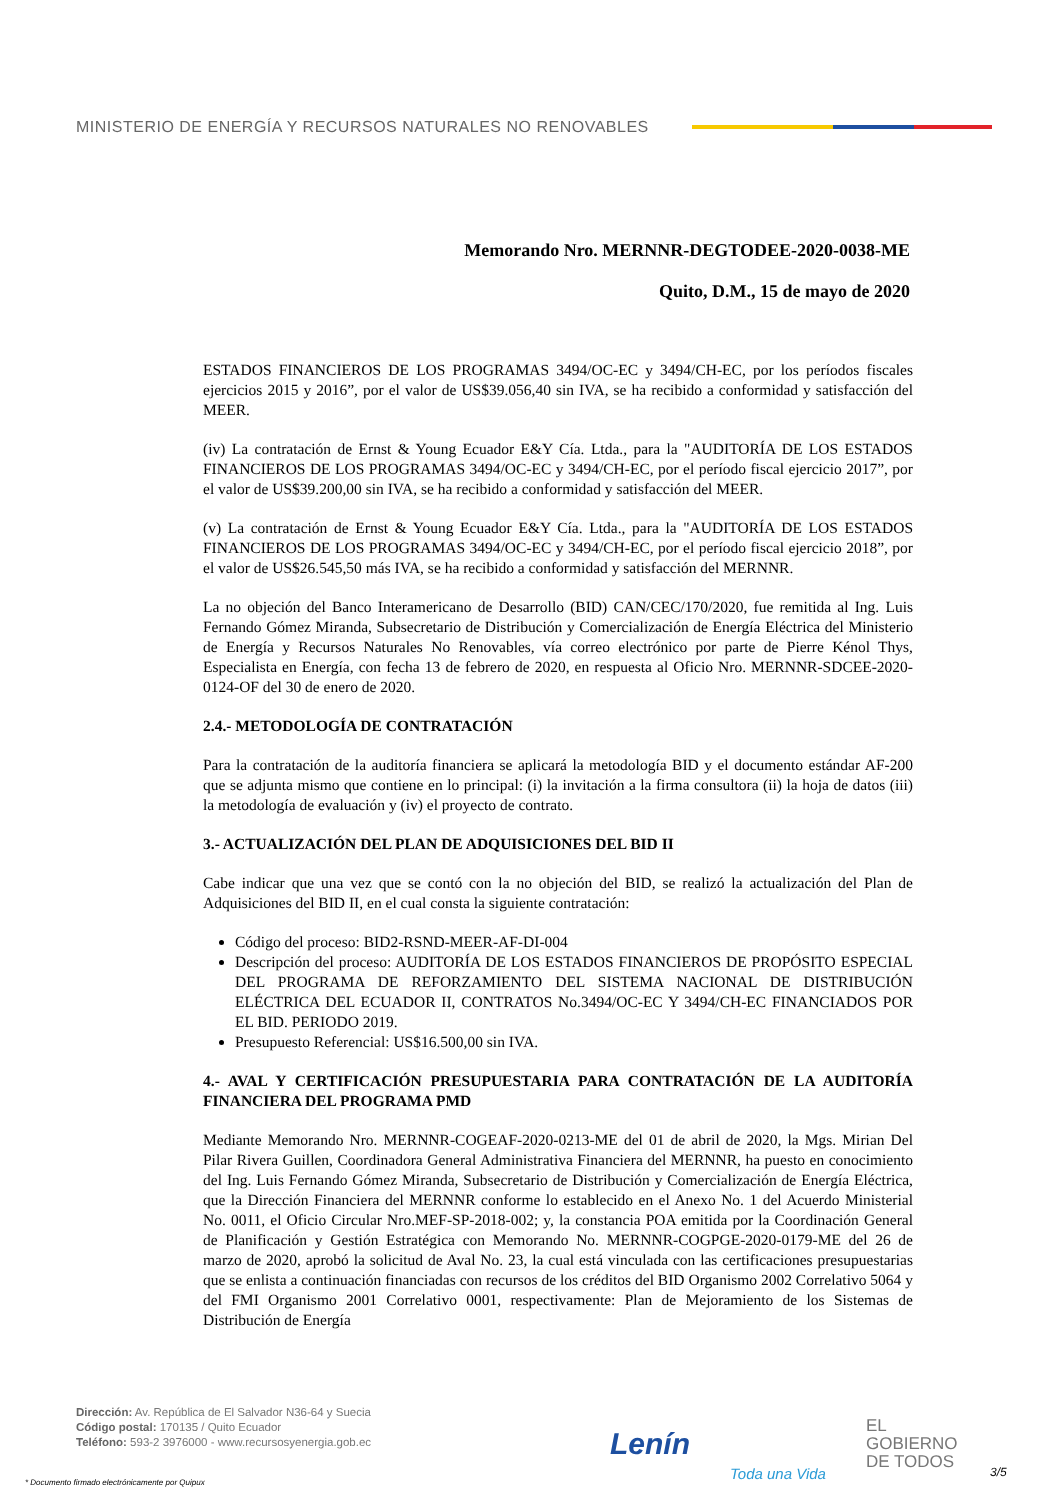MINISTERIO DE ENERGÍA Y RECURSOS NATURALES NO RENOVABLES
Memorando Nro. MERNNR-DEGTODEE-2020-0038-ME
Quito, D.M., 15 de mayo de 2020
ESTADOS FINANCIEROS DE LOS PROGRAMAS 3494/OC-EC y 3494/CH-EC, por los períodos fiscales ejercicios 2015 y 2016”, por el valor de US$39.056,40 sin IVA, se ha recibido a conformidad y satisfacción del MEER.
(iv) La contratación de Ernst & Young Ecuador E&Y Cía. Ltda., para la "AUDITORÍA DE LOS ESTADOS FINANCIEROS DE LOS PROGRAMAS 3494/OC-EC y 3494/CH-EC, por el período fiscal ejercicio 2017”, por el valor de US$39.200,00 sin IVA, se ha recibido a conformidad y satisfacción del MEER.
(v) La contratación de Ernst & Young Ecuador E&Y Cía. Ltda., para la "AUDITORÍA DE LOS ESTADOS FINANCIEROS DE LOS PROGRAMAS 3494/OC-EC y 3494/CH-EC, por el período fiscal ejercicio 2018”, por el valor de US$26.545,50 más IVA, se ha recibido a conformidad y satisfacción del MERNNR.
La no objeción del Banco Interamericano de Desarrollo (BID) CAN/CEC/170/2020, fue remitida al Ing. Luis Fernando Gómez Miranda, Subsecretario de Distribución y Comercialización de Energía Eléctrica del Ministerio de Energía y Recursos Naturales No Renovables, vía correo electrónico por parte de Pierre Kénol Thys, Especialista en Energía, con fecha 13 de febrero de 2020, en respuesta al Oficio Nro. MERNNR-SDCEE-2020-0124-OF del 30 de enero de 2020.
2.4.- METODOLOGÍA DE CONTRATACIÓN
Para la contratación de la auditoría financiera se aplicará la metodología BID y el documento estándar AF-200 que se adjunta mismo que contiene en lo principal: (i) la invitación a la firma consultora (ii) la hoja de datos (iii) la metodología de evaluación y (iv) el proyecto de contrato.
3.- ACTUALIZACIÓN DEL PLAN DE ADQUISICIONES DEL BID II
Cabe indicar que una vez que se contó con la no objeción del BID, se realizó la actualización del Plan de Adquisiciones del BID II, en el cual consta la siguiente contratación:
Código del proceso: BID2-RSND-MEER-AF-DI-004
Descripción del proceso: AUDITORÍA DE LOS ESTADOS FINANCIEROS DE PROPÓSITO ESPECIAL DEL PROGRAMA DE REFORZAMIENTO DEL SISTEMA NACIONAL DE DISTRIBUCIÓN ELÉCTRICA DEL ECUADOR II, CONTRATOS No.3494/OC-EC Y 3494/CH-EC FINANCIADOS POR EL BID. PERIODO 2019.
Presupuesto Referencial: US$16.500,00 sin IVA.
4.- AVAL Y CERTIFICACIÓN PRESUPUESTARIA PARA CONTRATACIÓN DE LA AUDITORÍA FINANCIERA DEL PROGRAMA PMD
Mediante Memorando Nro. MERNNR-COGEAF-2020-0213-ME del 01 de abril de 2020, la Mgs. Mirian Del Pilar Rivera Guillen, Coordinadora General Administrativa Financiera del MERNNR, ha puesto en conocimiento del Ing. Luis Fernando Gómez Miranda, Subsecretario de Distribución y Comercialización de Energía Eléctrica, que la Dirección Financiera del MERNNR conforme lo establecido en el Anexo No. 1 del Acuerdo Ministerial No. 0011, el Oficio Circular Nro.MEF-SP-2018-002; y, la constancia POA emitida por la Coordinación General de Planificación y Gestión Estratégica con Memorando No. MERNNR-COGPGE-2020-0179-ME del 26 de marzo de 2020, aprobó la solicitud de Aval No. 23, la cual está vinculada con las certificaciones presupuestarias que se enlista a continuación financiadas con recursos de los créditos del BID Organismo 2002 Correlativo 5064 y del FMI Organismo 2001 Correlativo 0001, respectivamente: Plan de Mejoramiento de los Sistemas de Distribución de Energía
Dirección: Av. República de El Salvador N36-64 y Suecia
Código postal: 170135 / Quito Ecuador
Teléfono: 593-2 3976000 - www.recursosyenergia.gob.ec
Lenín Toda una Vida EL
GOBIERNO
DE TODOS
* Documento firmado electrónicamente por Quipux
3/5